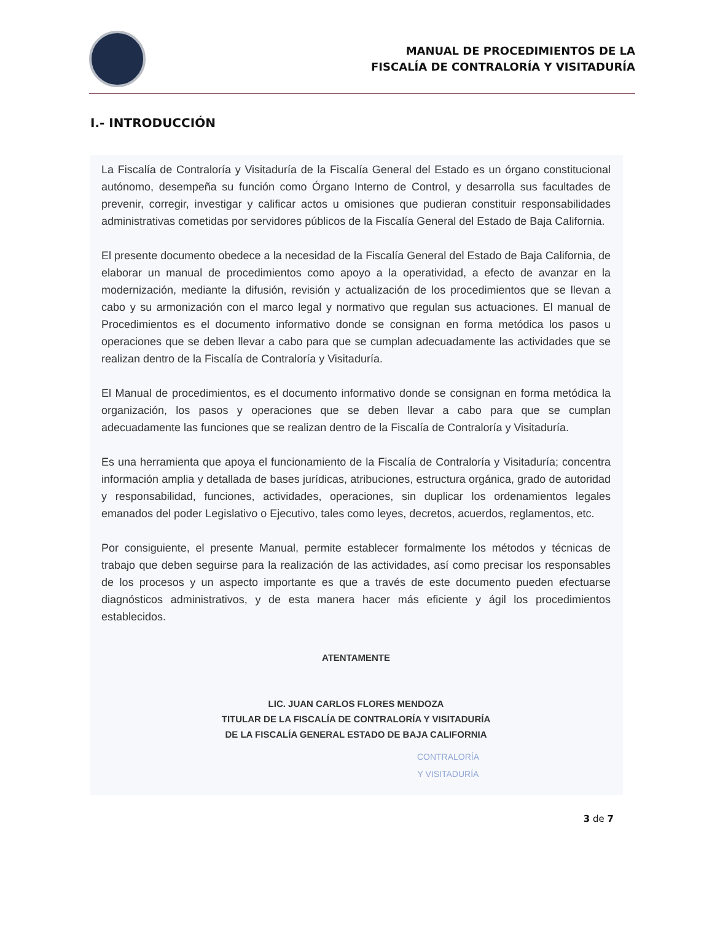MANUAL DE PROCEDIMIENTOS DE LA
FISCALÍA DE CONTRALORÍA Y VISITADURÍA
I.- INTRODUCCIÓN
La Fiscalía de Contraloría y Visitaduría de la Fiscalía General del Estado es un órgano constitucional autónomo, desempeña su función como Órgano Interno de Control, y desarrolla sus facultades de prevenir, corregir, investigar y calificar actos u omisiones que pudieran constituir responsabilidades administrativas cometidas por servidores públicos de la Fiscalía General del Estado de Baja California.
El presente documento obedece a la necesidad de la Fiscalía General del Estado de Baja California, de elaborar un manual de procedimientos como apoyo a la operatividad, a efecto de avanzar en la modernización, mediante la difusión, revisión y actualización de los procedimientos que se llevan a cabo y su armonización con el marco legal y normativo que regulan sus actuaciones. El manual de Procedimientos es el documento informativo donde se consignan en forma metódica los pasos u operaciones que se deben llevar a cabo para que se cumplan adecuadamente las actividades que se realizan dentro de la Fiscalía de Contraloría y Visitaduría.
El Manual de procedimientos, es el documento informativo donde se consignan en forma metódica la organización, los pasos y operaciones que se deben llevar a cabo para que se cumplan adecuadamente las funciones que se realizan dentro de la Fiscalía de Contraloría y Visitaduría.
Es una herramienta que apoya el funcionamiento de la Fiscalía de Contraloría y Visitaduría; concentra información amplia y detallada de bases jurídicas, atribuciones, estructura orgánica, grado de autoridad y responsabilidad, funciones, actividades, operaciones, sin duplicar los ordenamientos legales emanados del poder Legislativo o Ejecutivo, tales como leyes, decretos, acuerdos, reglamentos, etc.
Por consiguiente, el presente Manual, permite establecer formalmente los métodos y técnicas de trabajo que deben seguirse para la realización de las actividades, así como precisar los responsables de los procesos y un aspecto importante es que a través de este documento pueden efectuarse diagnósticos administrativos, y de esta manera hacer más eficiente y ágil los procedimientos establecidos.
ATENTAMENTE
LIC. JUAN CARLOS FLORES MENDOZA
TITULAR DE LA FISCALÍA DE CONTRALORÍA Y VISITADURÍA
DE LA FISCALÍA GENERAL ESTADO DE BAJA CALIFORNIA
CONTRALORÍA
Y VISITADURÍA
3 de 7